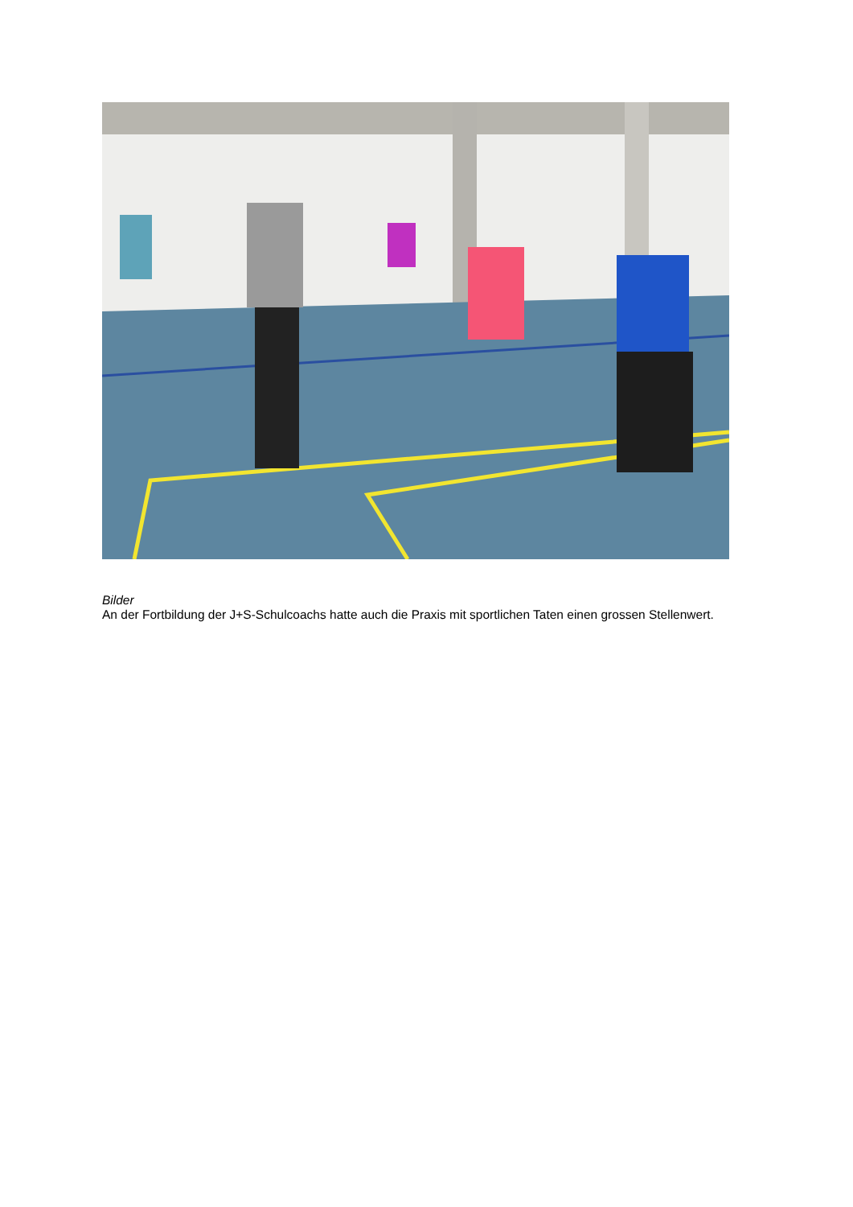Bilder
An der Fortbildung der J+S-Schulcoachs hatte auch die Praxis mit sportlichen Taten einen grossen Stellenwert.